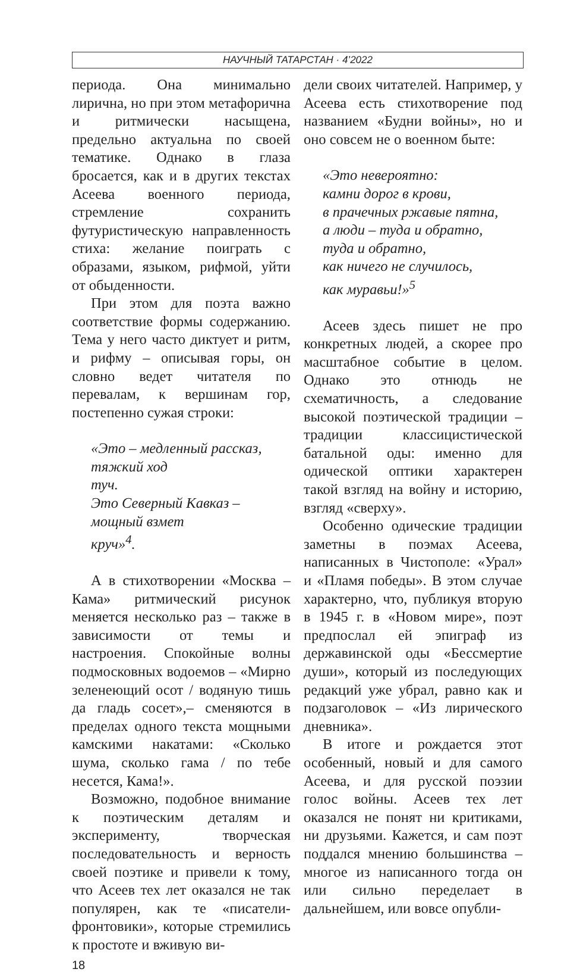НАУЧНЫЙ ТАТАРСТАН · 4’2022
периода. Она минимально лирична, но при этом метафорична и ритмически насыщена, предельно актуальна по своей тематике. Однако в глаза бросается, как и в других текстах Асеева военного периода, стремление сохранить футуристическую направленность стиха: желание поиграть с образами, языком, рифмой, уйти от обыденности.
При этом для поэта важно соответствие формы содержанию. Тема у него часто диктует и ритм, и рифму – описывая горы, он словно ведет читателя по перевалам, к вершинам гор, постепенно сужая строки:
«Это – медленный рассказ,
тяжкий ход
туч.
Это Северный Кавказ –
мощный взмет
круч»<sup>4</sup>.
А в стихотворении «Москва – Кама» ритмический рисунок меняется несколько раз – также в зависимости от темы и настроения. Спокойные волны подмосковных водоемов – «Мирно зеленеющий осот / водяную тишь да гладь сосет»,– сменяются в пределах одного текста мощными камскими накатами: «Сколько шума, сколько гама / по тебе несется, Кама!».
Возможно, подобное внимание к поэтическим деталям и эксперименту, творческая последовательность и верность своей поэтике и привели к тому, что Асеев тех лет оказался не так популярен, как те «писатели-фронтовики», которые стремились к простоте и вживую ви-
дели своих читателей. Например, у Асеева есть стихотворение под названием «Будни войны», но и оно совсем не о военном быте:
«Это невероятно:
камни дорог в крови,
в прачечных ржавые пятна,
а люди – туда и обратно,
туда и обратно,
как ничего не случилось,
как муравьи!»<sup>5</sup>
Асеев здесь пишет не про конкретных людей, а скорее про масштабное событие в целом. Однако это отнюдь не схематичность, а следование высокой поэтической традиции – традиции классицистической батальной оды: именно для одической оптики характерен такой взгляд на войну и историю, взгляд «сверху».
Особенно одические традиции заметны в поэмах Асеева, написанных в Чистополе: «Урал» и «Пламя победы». В этом случае характерно, что, публикуя вторую в 1945 г. в «Новом мире», поэт предпослал ей эпиграф из державинской оды «Бессмертие души», который из последующих редакций уже убрал, равно как и подзаголовок – «Из лирического дневника».
В итоге и рождается этот особенный, новый и для самого Асеева, и для русской поэзии голос войны. Асеев тех лет оказался не понят ни критиками, ни друзьями. Кажется, и сам поэт поддался мнению большинства – многое из написанного тогда он или сильно переделает в дальнейшем, или вовсе опубли-
18